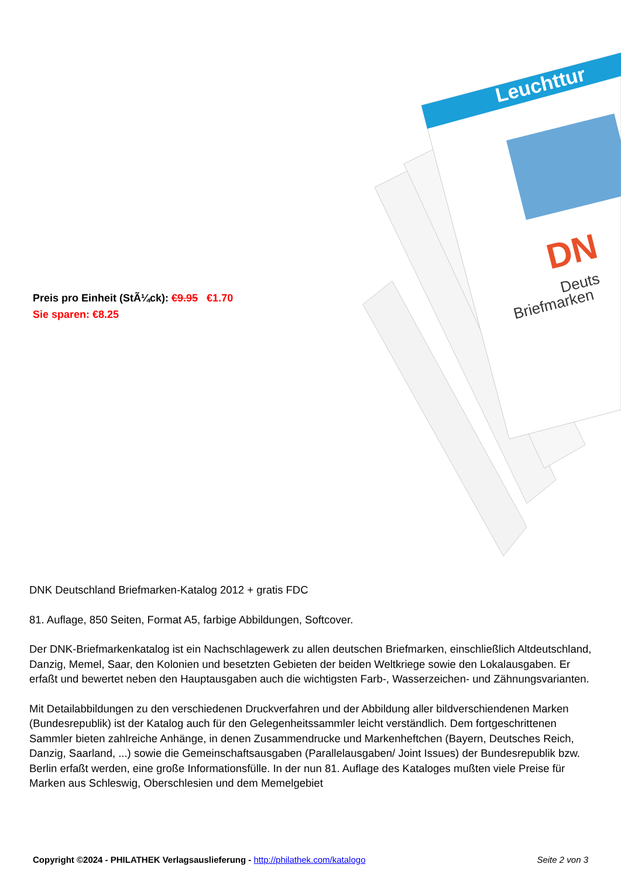Preis pro Einheit (StÃ¼ck): €9.95 €1.70
Sie sparen: €8.25
Leuchttur
DN
Deuts
Briefmarken
DNK Deutschland Briefmarken-Katalog 2012 + gratis FDC
81. Auflage, 850 Seiten, Format A5, farbige Abbildungen, Softcover.
Der DNK-Briefmarkenkatalog ist ein Nachschlagewerk zu allen deutschen Briefmarken, einschließlich Altdeutschland, Danzig, Memel, Saar, den Kolonien und besetzten Gebieten der beiden Weltkriege sowie den Lokalausgaben. Er erfaßt und bewertet neben den Hauptausgaben auch die wichtigsten Farb-, Wasserzeichen- und Zähnungsvarianten.
Mit Detailabbildungen zu den verschiedenen Druckverfahren und der Abbildung aller bildverschiendenen Marken (Bundesrepublik) ist der Katalog auch für den Gelegenheitssammler leicht verständlich. Dem fortgeschrittenen Sammler bieten zahlreiche Anhänge, in denen Zusammendrucke und Markenheftchen (Bayern, Deutsches Reich, Danzig, Saarland, ...) sowie die Gemeinschaftsausgaben (Parallelausgaben/ Joint Issues) der Bundesrepublik bzw. Berlin erfaßt werden, eine große Informationsfülle. In der nun 81. Auflage des Kataloges mußten viele Preise für Marken aus Schleswig, Oberschlesien und dem Memelgebiet
Copyright ©2024 - PHILATHEK Verlagsauslieferung - http://philathek.com/katalogo
Seite 2 von 3